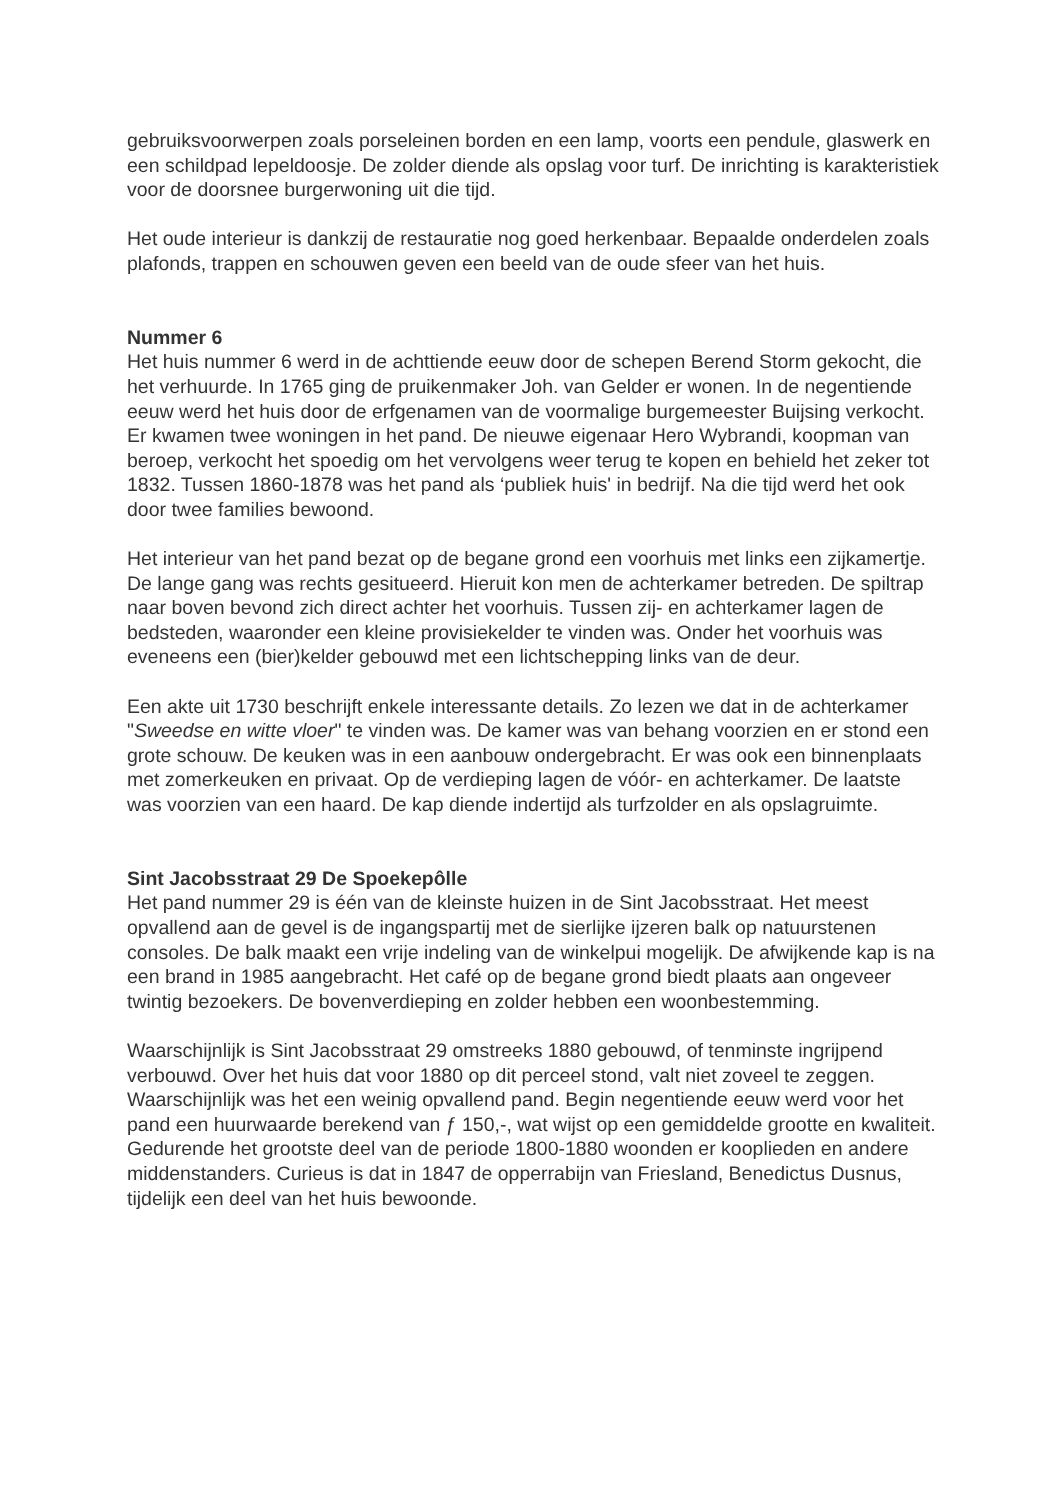gebruiksvoorwerpen zoals porseleinen borden en een lamp, voorts een pendule, glaswerk en een schildpad lepeldoosje. De zolder diende als opslag voor turf. De inrichting is karakteristiek voor de doorsnee burgerwoning uit die tijd.
Het oude interieur is dankzij de restauratie nog goed herkenbaar. Bepaalde onderdelen zoals plafonds, trappen en schouwen geven een beeld van de oude sfeer van het huis.
Nummer 6
Het huis nummer 6 werd in de achttiende eeuw door de schepen Berend Storm gekocht, die het verhuurde. In 1765 ging de pruikenmaker Joh. van Gelder er wonen. In de negentiende eeuw werd het huis door de erfgenamen van de voormalige burgemeester Buijsing verkocht. Er kwamen twee woningen in het pand. De nieuwe eigenaar Hero Wybrandi, koopman van beroep, verkocht het spoedig om het vervolgens weer terug te kopen en behield het zeker tot 1832. Tussen 1860-1878 was het pand als ‘publiek huis' in bedrijf. Na die tijd werd het ook door twee families bewoond.
Het interieur van het pand bezat op de begane grond een voorhuis met links een zijkamertje. De lange gang was rechts gesitueerd. Hieruit kon men de achterkamer betreden. De spiltrap naar boven bevond zich direct achter het voorhuis. Tussen zij- en achterkamer lagen de bedsteden, waaronder een kleine provisiekelder te vinden was. Onder het voorhuis was eveneens een (bier)kelder gebouwd met een lichtschepping links van de deur.
Een akte uit 1730 beschrijft enkele interessante details. Zo lezen we dat in de achterkamer "Sweedse en witte vloer" te vinden was. De kamer was van behang voorzien en er stond een grote schouw. De keuken was in een aanbouw ondergebracht. Er was ook een binnenplaats met zomerkeuken en privaat. Op de verdieping lagen de vóór- en achterkamer. De laatste was voorzien van een haard. De kap diende indertijd als turfzolder en als opslagruimte.
Sint Jacobsstraat 29 De Spoekepôlle
Het pand nummer 29 is één van de kleinste huizen in de Sint Jacobsstraat. Het meest opvallend aan de gevel is de ingangspartij met de sierlijke ijzeren balk op natuurstenen consoles. De balk maakt een vrije indeling van de winkelpui mogelijk. De afwijkende kap is na een brand in 1985 aangebracht. Het café op de begane grond biedt plaats aan ongeveer twintig bezoekers. De bovenverdieping en zolder hebben een woonbestemming.
Waarschijnlijk is Sint Jacobsstraat 29 omstreeks 1880 gebouwd, of tenminste ingrijpend verbouwd. Over het huis dat voor 1880 op dit perceel stond, valt niet zoveel te zeggen. Waarschijnlijk was het een weinig opvallend pand. Begin negentiende eeuw werd voor het pand een huurwaarde berekend van ƒ 150,-, wat wijst op een gemiddelde grootte en kwaliteit. Gedurende het grootste deel van de periode 1800-1880 woonden er kooplieden en andere middenstanders. Curieus is dat in 1847 de opperrabijn van Friesland, Benedictus Dusnus, tijdelijk een deel van het huis bewoonde.